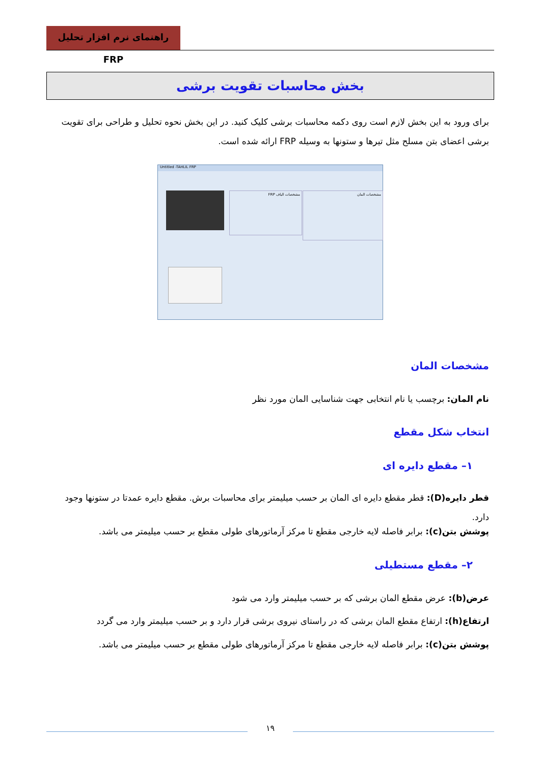راهنمای نرم افزار تحلیل FRP
بخش محاسبات تقویت برشی
برای ورود به این بخش لازم است روی دکمه محاسبات برشی کلیک کنید. در این بخش نحوه تحلیل و طراحی برای تقویت برشی اعضای بتن مسلح مثل تیرها و ستونها به وسیله FRP ارائه شده است.
Untitled -TAHLIL FRP
مشخصات المان
مشخصات الیاف FRP
مشخصات المان
نام المان: برچسب یا نام انتخابی جهت شناسایی المان مورد نظر
انتخاب شکل مقطع
۱– مقطع دایره ای
قطر دایره(D): قطر مقطع دایره ای المان بر حسب میلیمتر برای محاسبات برش. مقطع دایره عمدتا در ستونها وجود دارد.
پوشش بتن(c): برابر فاصله لایه خارجی مقطع تا مرکز آرماتورهای طولی مقطع بر حسب میلیمتر می باشد.
۲– مقطع مستطیلی
عرض(b): عرض مقطع المان برشی که بر حسب میلیمتر وارد می شود
ارتفاع(h): ارتفاع مقطع المان برشی که در راستای نیروی برشی قرار دارد و بر حسب میلیمتر وارد می گردد
پوشش بتن(c): برابر فاصله لایه خارجی مقطع تا مرکز آرماتورهای طولی مقطع بر حسب میلیمتر می باشد.
۱۹